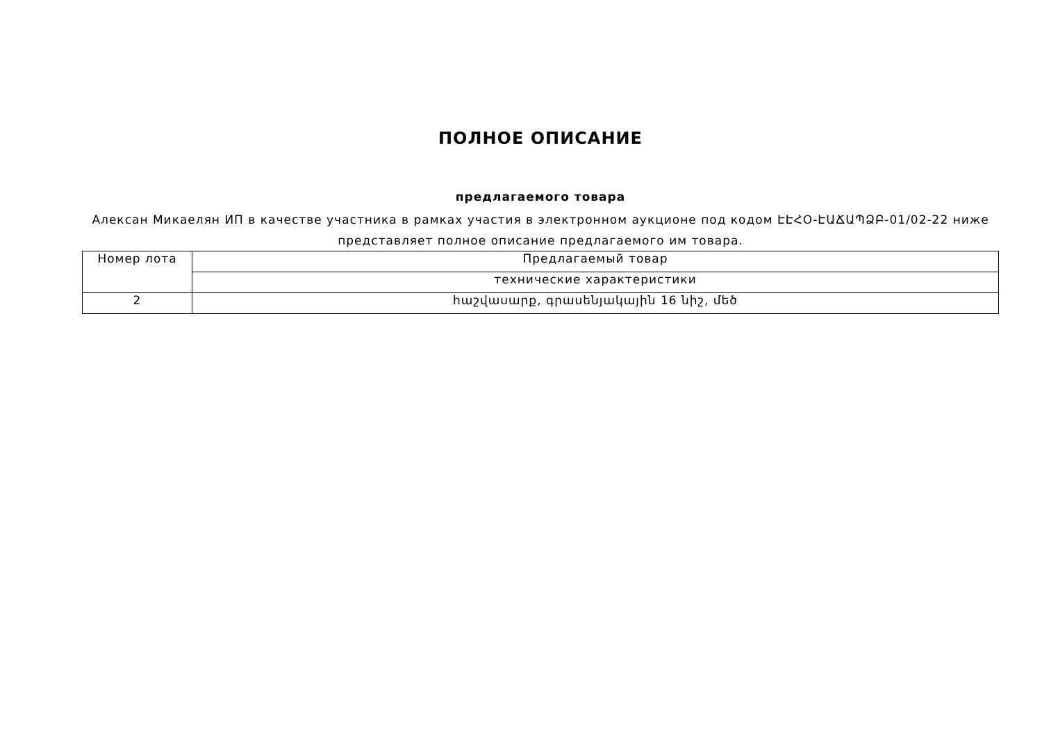ПОЛНОЕ ОПИСАНИЕ
предлагаемого товара
Алексан Микаелян ИП в качестве участника в рамках участия в электронном аукционе под кодом ԷԷՀՕ-ԷԱՃԱՊՁԲ-01/02-22 ниже представляет полное описание предлагаемого им товара.
| Номер лота | Предлагаемый товар |
| | технические характеристики |
| 2 | հաշվասարք, գրասենյակային 16 նիշ, մեծ |